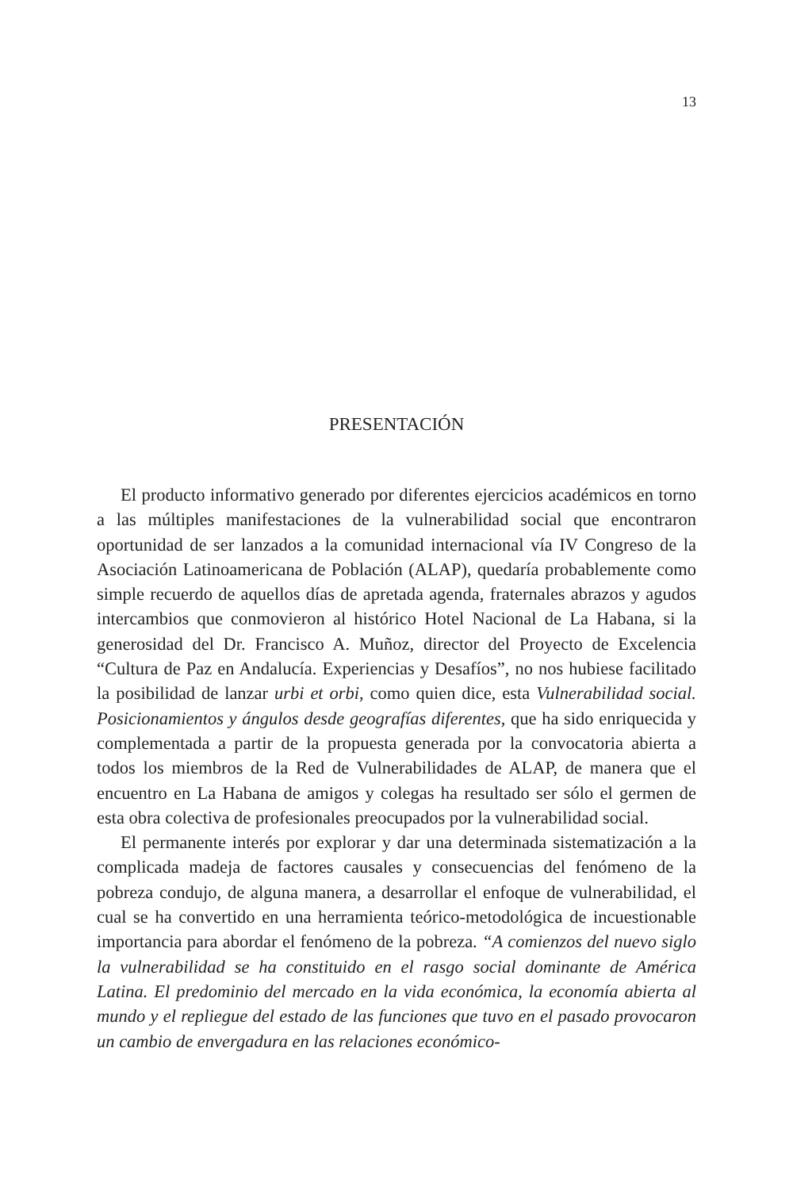13
PRESENTACIÓN
El producto informativo generado por diferentes ejercicios académicos en torno a las múltiples manifestaciones de la vulnerabilidad social que encontraron oportunidad de ser lanzados a la comunidad internacional vía IV Congreso de la Asociación Latinoamericana de Población (ALAP), quedaría probablemente como simple recuerdo de aquellos días de apretada agenda, fraternales abrazos y agudos intercambios que conmovieron al histórico Hotel Nacional de La Habana, si la generosidad del Dr. Francisco A. Muñoz, director del Proyecto de Excelencia “Cultura de Paz en Andalucía. Experiencias y Desafíos”, no nos hubiese facilitado la posibilidad de lanzar urbi et orbi, como quien dice, esta Vulnerabilidad social. Posicionamientos y ángulos desde geografías diferentes, que ha sido enriquecida y complementada a partir de la propuesta generada por la convocatoria abierta a todos los miembros de la Red de Vulnerabilidades de ALAP, de manera que el encuentro en La Habana de amigos y colegas ha resultado ser sólo el germen de esta obra colectiva de profesionales preocupados por la vulnerabilidad social.
El permanente interés por explorar y dar una determinada sistematización a la complicada madeja de factores causales y consecuencias del fenómeno de la pobreza condujo, de alguna manera, a desarrollar el enfoque de vulnerabilidad, el cual se ha convertido en una herramienta teórico-metodológica de incuestionable importancia para abordar el fenómeno de la pobreza. “A comienzos del nuevo siglo la vulnerabilidad se ha constituido en el rasgo social dominante de América Latina. El predominio del mercado en la vida económica, la economía abierta al mundo y el repliegue del estado de las funciones que tuvo en el pasado provocaron un cambio de envergadura en las relaciones económico-